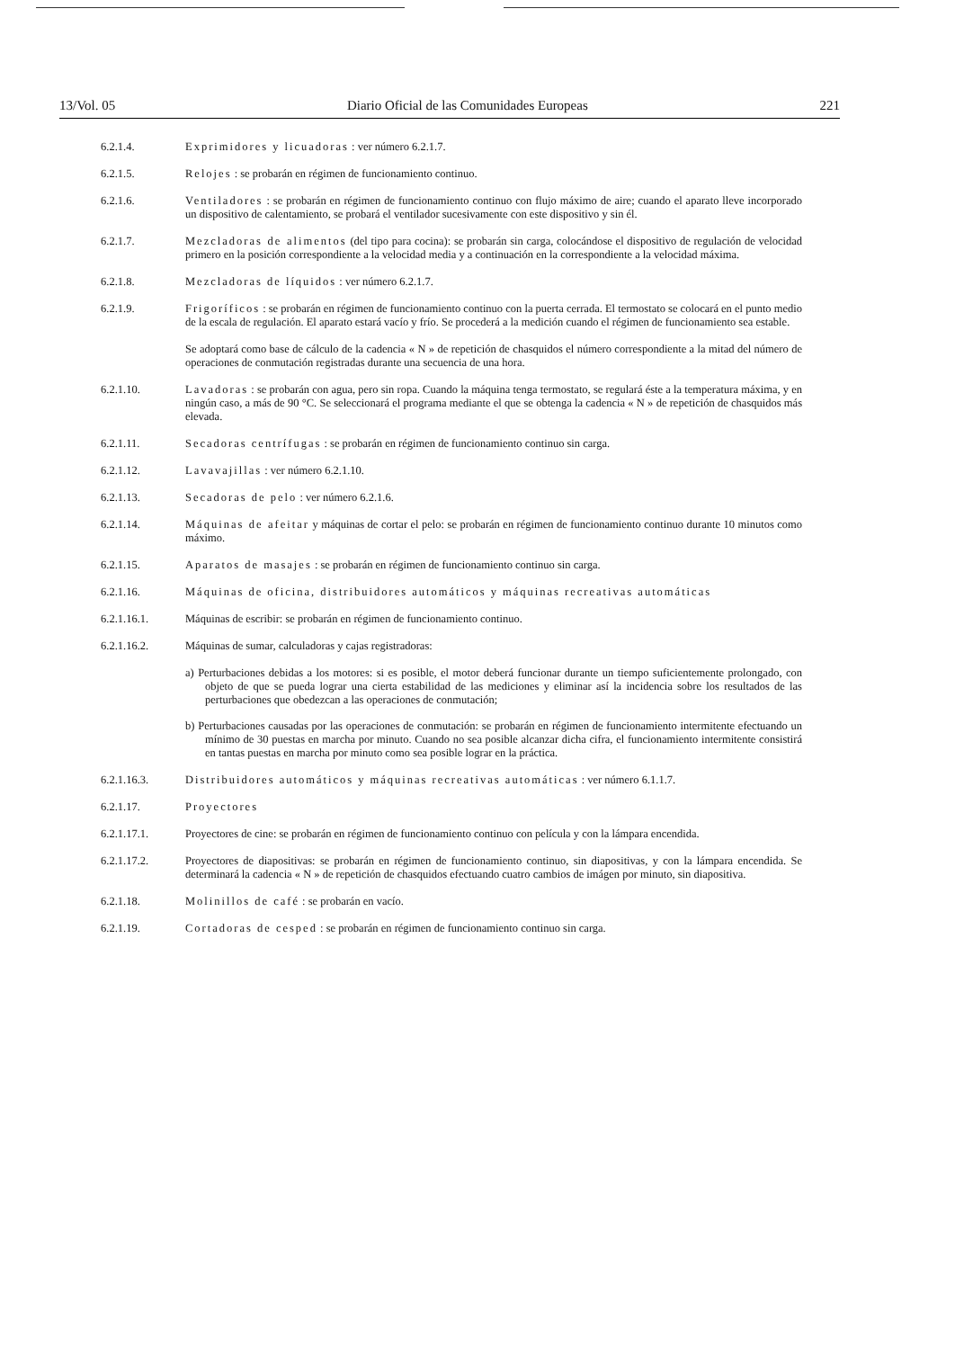13/Vol. 05 Diario Oficial de las Comunidades Europeas 221
6.2.1.4. Exprimidores y licuadoras : ver número 6.2.1.7.
6.2.1.5. Relojes : se probarán en régimen de funcionamiento continuo.
6.2.1.6. Ventiladores : se probarán en régimen de funcionamiento continuo con flujo máximo de aire; cuando el aparato lleve incorporado un dispositivo de calentamiento, se probará el ventilador sucesivamente con este dispositivo y sin él.
6.2.1.7. Mezcladoras de alimentos (del tipo para cocina): se probarán sin carga, colocándose el dispositivo de regulación de velocidad primero en la posición correspondiente a la velocidad media y a continuación en la correspondiente a la velocidad máxima.
6.2.1.8. Mezcladoras de líquidos : ver número 6.2.1.7.
6.2.1.9. Frigoríficos : se probarán en régimen de funcionamiento continuo con la puerta cerrada. El termostato se colocará en el punto medio de la escala de regulación. El aparato estará vacío y frío. Se procederá a la medición cuando el régimen de funcionamiento sea estable.
Se adoptará como base de cálculo de la cadencia « N » de repetición de chasquidos el número correspondiente a la mitad del número de operaciones de conmutación registradas durante una secuencia de una hora.
6.2.1.10. Lavadoras : se probarán con agua, pero sin ropa. Cuando la máquina tenga termostato, se regulará éste a la temperatura máxima, y en ningún caso, a más de 90 °C. Se seleccionará el programa mediante el que se obtenga la cadencia « N » de repetición de chasquidos más elevada.
6.2.1.11. Secadoras centrífugas : se probarán en régimen de funcionamiento continuo sin carga.
6.2.1.12. Lavavajillas : ver número 6.2.1.10.
6.2.1.13. Secadoras de pelo : ver número 6.2.1.6.
6.2.1.14. Máquinas de afeitar y máquinas de cortar el pelo: se probarán en régimen de funcionamiento continuo durante 10 minutos como máximo.
6.2.1.15. Aparatos de masajes : se probarán en régimen de funcionamiento continuo sin carga.
6.2.1.16. Máquinas de oficina, distribuidores automáticos y máquinas recreativas automáticas
6.2.1.16.1. Máquinas de escribir: se probarán en régimen de funcionamiento continuo.
6.2.1.16.2. Máquinas de sumar, calculadoras y cajas registradoras:
a) Perturbaciones debidas a los motores: si es posible, el motor deberá funcionar durante un tiempo suficientemente prolongado, con objeto de que se pueda lograr una cierta estabilidad de las mediciones y eliminar así la incidencia sobre los resultados de las perturbaciones que obedezcan a las operaciones de conmutación;
b) Perturbaciones causadas por las operaciones de conmutación: se probarán en régimen de funcionamiento intermitente efectuando un mínimo de 30 puestas en marcha por minuto. Cuando no sea posible alcanzar dicha cifra, el funcionamiento intermitente consistirá en tantas puestas en marcha por minuto como sea posible lograr en la práctica.
6.2.1.16.3. Distribuidores automáticos y máquinas recreativas automáticas : ver número 6.1.1.7.
6.2.1.17. Proyectores
6.2.1.17.1. Proyectores de cine: se probarán en régimen de funcionamiento continuo con película y con la lámpara encendida.
6.2.1.17.2. Proyectores de diapositivas: se probarán en régimen de funcionamiento continuo, sin diapositivas, y con la lámpara encendida. Se determinará la cadencia « N » de repetición de chasquidos efectuando cuatro cambios de imágen por minuto, sin diapositiva.
6.2.1.18. Molinillos de café : se probarán en vacío.
6.2.1.19. Cortadoras de cesped : se probarán en régimen de funcionamiento continuo sin carga.